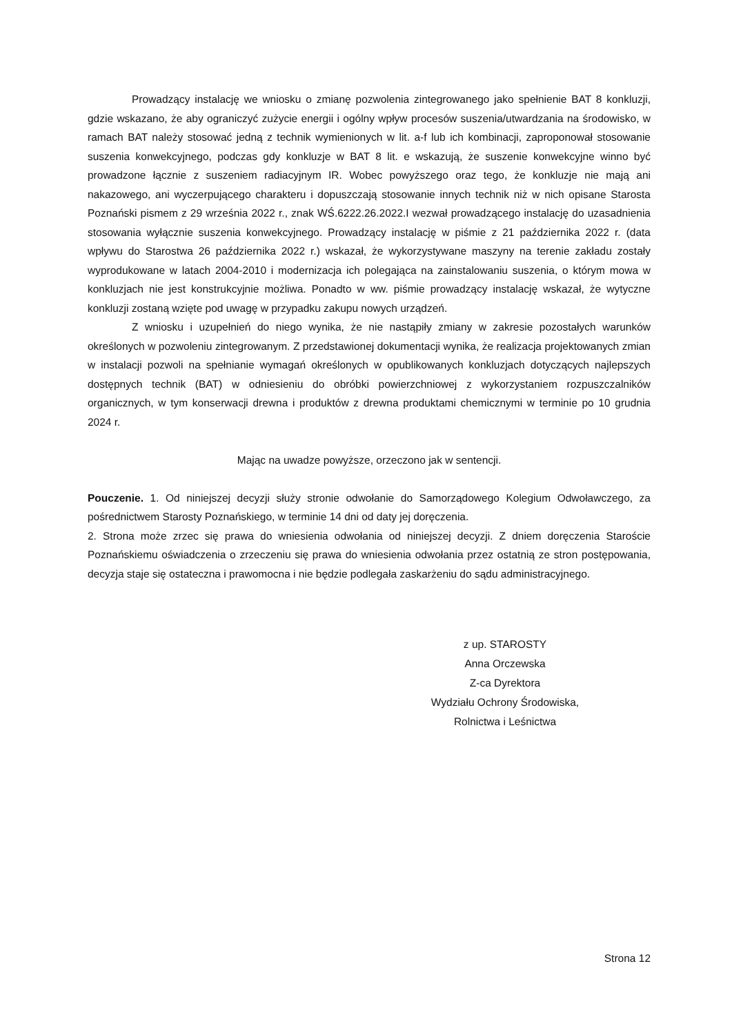Prowadzący instalację we wniosku o zmianę pozwolenia zintegrowanego jako spełnienie BAT 8 konkluzji, gdzie wskazano, że aby ograniczyć zużycie energii i ogólny wpływ procesów suszenia/utwardzania na środowisko, w ramach BAT należy stosować jedną z technik wymienionych w lit. a-f lub ich kombinacji, zaproponował stosowanie suszenia konwekcyjnego, podczas gdy konkluzje w BAT 8 lit. e wskazują, że suszenie konwekcyjne winno być prowadzone łącznie z suszeniem radiacyjnym IR. Wobec powyższego oraz tego, że konkluzje nie mają ani nakazowego, ani wyczerpującego charakteru i dopuszczają stosowanie innych technik niż w nich opisane Starosta Poznański pismem z 29 września 2022 r., znak WŚ.6222.26.2022.I wezwał prowadzącego instalację do uzasadnienia stosowania wyłącznie suszenia konwekcyjnego. Prowadzący instalację w piśmie z 21 października 2022 r. (data wpływu do Starostwa 26 października 2022 r.) wskazał, że wykorzystywane maszyny na terenie zakładu zostały wyprodukowane w latach 2004-2010 i modernizacja ich polegająca na zainstalowaniu suszenia, o którym mowa w konkluzjach nie jest konstrukcyjnie możliwa. Ponadto w ww. piśmie prowadzący instalację wskazał, że wytyczne konkluzji zostaną wzięte pod uwagę w przypadku zakupu nowych urządzeń.
Z wniosku i uzupełnień do niego wynika, że nie nastąpiły zmiany w zakresie pozostałych warunków określonych w pozwoleniu zintegrowanym. Z przedstawionej dokumentacji wynika, że realizacja projektowanych zmian w instalacji pozwoli na spełnianie wymagań określonych w opublikowanych konkluzjach dotyczących najlepszych dostępnych technik (BAT) w odniesieniu do obróbki powierzchniowej z wykorzystaniem rozpuszczalników organicznych, w tym konserwacji drewna i produktów z drewna produktami chemicznymi w terminie po 10 grudnia 2024 r.
Mając na uwadze powyższe, orzeczono jak w sentencji.
Pouczenie. 1. Od niniejszej decyzji służy stronie odwołanie do Samorządowego Kolegium Odwoławczego, za pośrednictwem Starosty Poznańskiego, w terminie 14 dni od daty jej doręczenia.
2. Strona może zrzec się prawa do wniesienia odwołania od niniejszej decyzji. Z dniem doręczenia Staroście Poznańskiemu oświadczenia o zrzeczeniu się prawa do wniesienia odwołania przez ostatnią ze stron postępowania, decyzja staje się ostateczna i prawomocna i nie będzie podlegała zaskarżeniu do sądu administracyjnego.
z up. STAROSTY
Anna Orczewska
Z-ca Dyrektora
Wydziału Ochrony Środowiska,
Rolnictwa i Leśnictwa
Strona 12